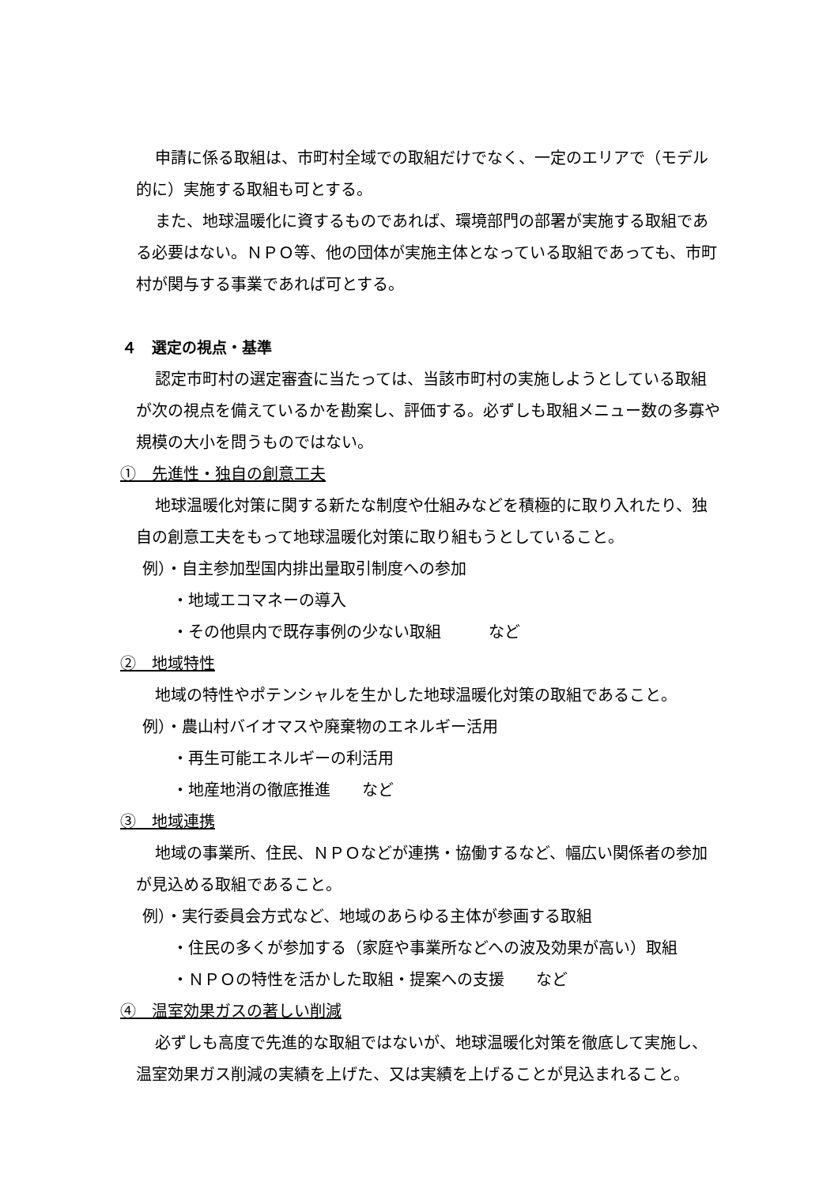申請に係る取組は、市町村全域での取組だけでなく、一定のエリアで（モデル的に）実施する取組も可とする。
また、地球温暖化に資するものであれば、環境部門の部署が実施する取組である必要はない。ＮＰＯ等、他の団体が実施主体となっている取組であっても、市町村が関与する事業であれば可とする。
４　選定の視点・基準
認定市町村の選定審査に当たっては、当該市町村の実施しようとしている取組が次の視点を備えているかを勘案し、評価する。必ずしも取組メニュー数の多寡や規模の大小を問うものではない。
①　先進性・独自の創意工夫
地球温暖化対策に関する新たな制度や仕組みなどを積極的に取り入れたり、独自の創意工夫をもって地球温暖化対策に取り組もうとしていること。
例）・自主参加型国内排出量取引制度への参加
・地域エコマネーの導入
・その他県内で既存事例の少ない取組　　　など
②　地域特性
地域の特性やポテンシャルを生かした地球温暖化対策の取組であること。
例）・農山村バイオマスや廃棄物のエネルギー活用
・再生可能エネルギーの利活用
・地産地消の徹底推進　　など
③　地域連携
地域の事業所、住民、ＮＰＯなどが連携・協働するなど、幅広い関係者の参加が見込める取組であること。
例）・実行委員会方式など、地域のあらゆる主体が参画する取組
・住民の多くが参加する（家庭や事業所などへの波及効果が高い）取組
・ＮＰＯの特性を活かした取組・提案への支援　　など
④　温室効果ガスの著しい削減
必ずしも高度で先進的な取組ではないが、地球温暖化対策を徹底して実施し、温室効果ガス削減の実績を上げた、又は実績を上げることが見込まれること。